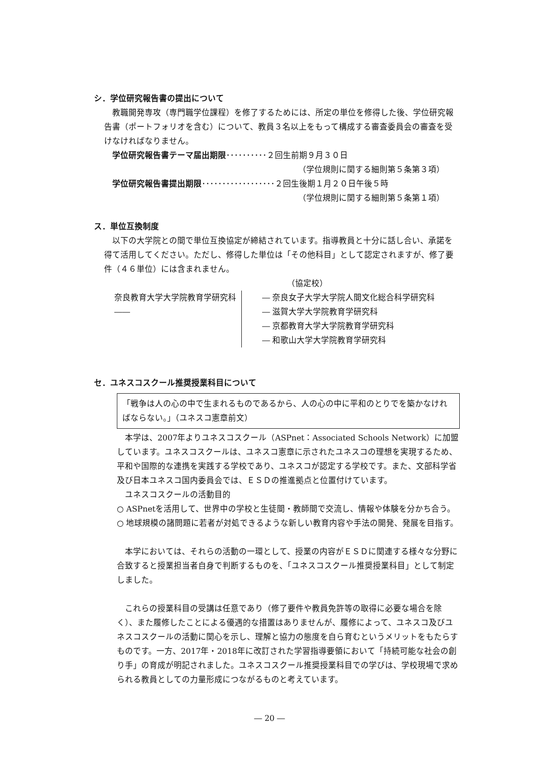シ．学位研究報告書の提出について
　教職開発専攻（専門職学位課程）を修了するためには、所定の単位を修得した後、学位研究報告書（ポートフォリオを含む）について、教員３名以上をもって構成する審査委員会の審査を受けなければなりません。
　学位研究報告書テーマ届出期限･･････････２回生前期９月３０日
（学位規則に関する細則第５条第３項）
　学位研究報告書提出期限･･････････････････２回生後期１月２０日午後５時
（学位規則に関する細則第５条第１項）
ス．単位互換制度
　以下の大学院との間で単位互換協定が締結されています。指導教員と十分に話し合い、承諾を得て活用してください。ただし、修得した単位は「その他科目」として認定されますが、修了要件（４６単位）には含まれません。
（協定校）
奈良教育大学大学院教育学研究科 ――
― 奈良女子大学大学院人間文化総合科学研究科
― 滋賀大学大学院教育学研究科
― 京都教育大学大学院教育学研究科
― 和歌山大学大学院教育学研究科
セ．ユネスコスクール推奨授業科目について
「戦争は人の心の中で生まれるものであるから、人の心の中に平和のとりでを築かなければならない。」（ユネスコ憲章前文）
　本学は、2007年よりユネスコスクール（ASPnet：Associated Schools Network）に加盟しています。ユネスコスクールは、ユネスコ憲章に示されたユネスコの理想を実現するため、平和や国際的な連携を実践する学校であり、ユネスコが認定する学校です。また、文部科学省及び日本ユネスコ国内委員会では、ＥＳＤの推進拠点と位置付けています。
　ユネスコスクールの活動目的
○ ASPnetを活用して、世界中の学校と生徒間・教師間で交流し、情報や体験を分かち合う。
○ 地球規模の諸問題に若者が対処できるような新しい教育内容や手法の開発、発展を目指す。
　本学においては、それらの活動の一環として、授業の内容がＥＳＤに関連する様々な分野に合致すると授業担当者自身で判断するものを、「ユネスコスクール推奨授業科目」として制定しました。
　これらの授業科目の受講は任意であり（修了要件や教員免許等の取得に必要な場合を除く）、また履修したことによる優遇的な措置はありませんが、履修によって、ユネスコ及びユネスコスクールの活動に関心を示し、理解と協力の態度を自ら育むというメリットをもたらすものです。一方、2017年・2018年に改訂された学習指導要領において「持続可能な社会の創り手」の育成が明記されました。ユネスコスクール推奨授業科目での学びは、学校現場で求められる教員としての力量形成につながるものと考えています。
― 20 ―